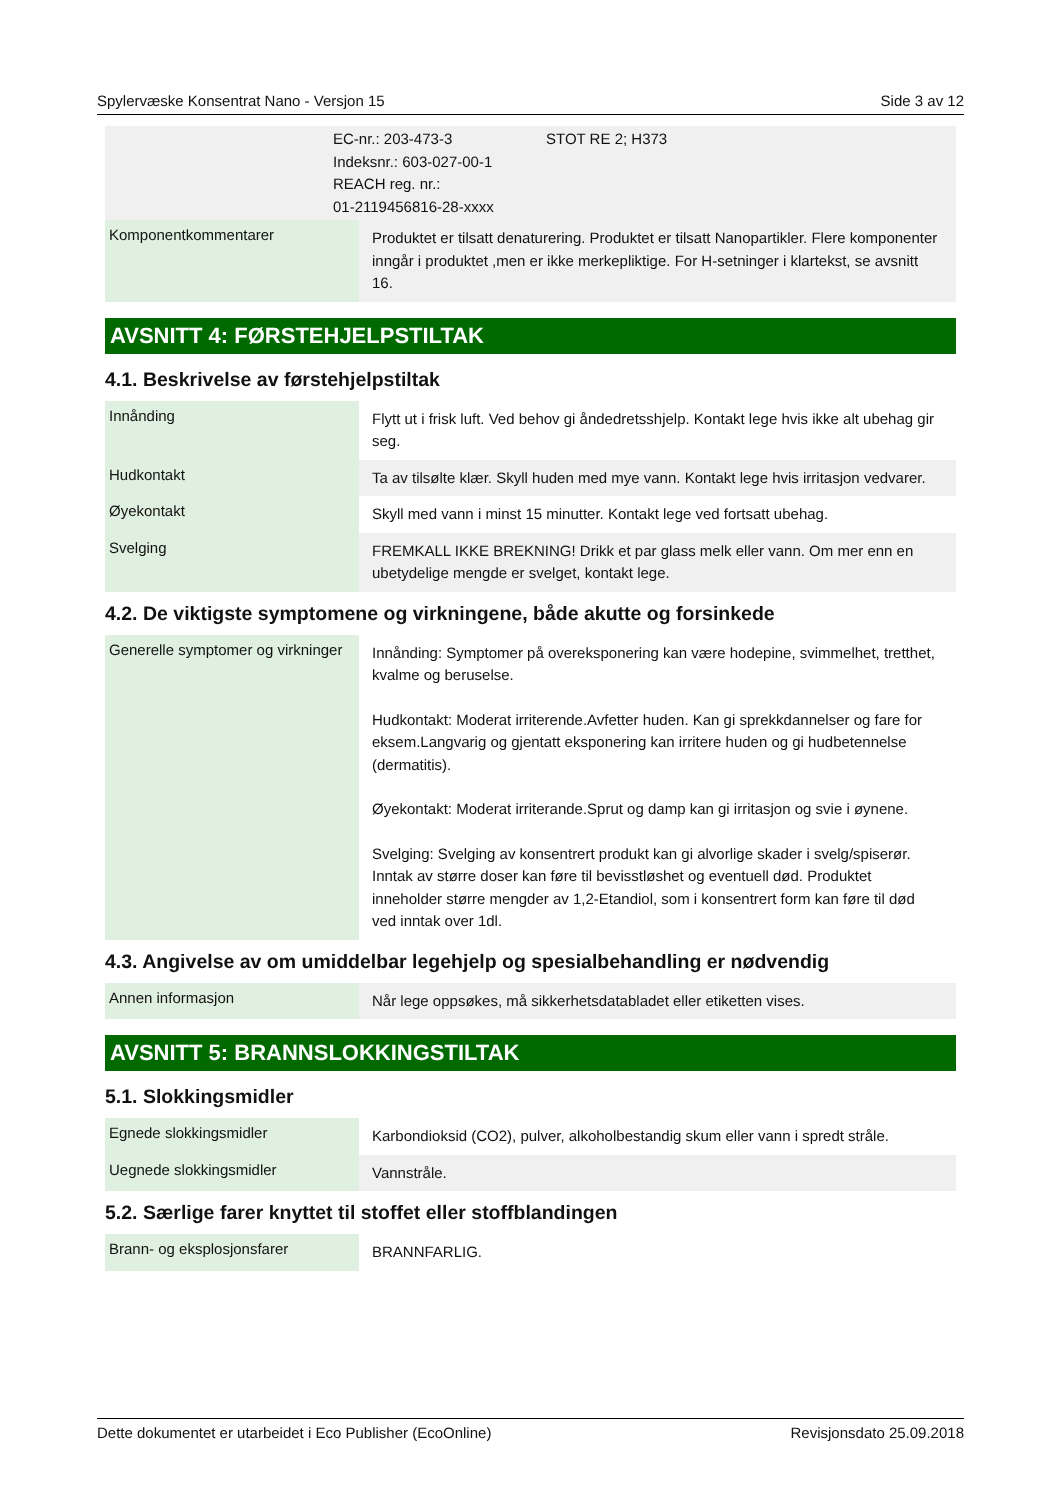Spylervæske Konsentrat Nano - Versjon 15 Side 3 av 12
| | EC-nr.: 203-473-3 Indeksnr.: 603-027-00-1 REACH reg. nr.: 01-2119456816-28-xxxx | STOT RE 2; H373 |
| Komponentkommentarer | Produktet er tilsatt denaturering. Produktet er tilsatt Nanopartikler. Flere komponenter inngår i produktet ,men er ikke merkepliktige. For H-setninger i klartekst, se avsnitt 16. |
AVSNITT 4: FØRSTEHJELPSTILTAK
4.1. Beskrivelse av førstehjelpstiltak
| Innånding | Flytt ut i frisk luft. Ved behov gi åndedretsshjelp. Kontakt lege hvis ikke alt ubehag gir seg. |
| Hudkontakt | Ta av tilsølte klær. Skyll huden med mye vann. Kontakt lege hvis irritasjon vedvarer. |
| Øyekontakt | Skyll med vann i minst 15 minutter. Kontakt lege ved fortsatt ubehag. |
| Svelging | FREMKALL IKKE BREKNING! Drikk et par glass melk eller vann. Om mer enn en ubetydelige mengde er svelget, kontakt lege. |
4.2. De viktigste symptomene og virkningene, både akutte og forsinkede
| Generelle symptomer og virkninger | Innånding: Symptomer på overeksponering kan være hodepine, svimmelhet, tretthet, kvalme og beruselse. Hudkontakt: Moderat irriterende.Avfetter huden. Kan gi sprekkdannelser og fare for eksem.Langvarig og gjentatt eksponering kan irritere huden og gi hudbetennelse (dermatitis). Øyekontakt: Moderat irriterande.Sprut og damp kan gi irritasjon og svie i øynene. Svelging: Svelging av konsentrert produkt kan gi alvorlige skader i svelg/spiserør. Inntak av større doser kan føre til bevisstløshet og eventuell død. Produktet inneholder større mengder av 1,2-Etandiol, som i konsentrert form kan føre til død ved inntak over 1dl. |
4.3. Angivelse av om umiddelbar legehjelp og spesialbehandling er nødvendig
| Annen informasjon | Når lege oppsøkes, må sikkerhetsdatabladet eller etiketten vises. |
AVSNITT 5: BRANNSLOKKINGSTILTAK
5.1. Slokkingsmidler
| Egnede slokkingsmidler | Karbondioksid (CO2), pulver, alkoholbestandig skum eller vann i spredt stråle. |
| Uegnede slokkingsmidler | Vannstråle. |
5.2. Særlige farer knyttet til stoffet eller stoffblandingen
| Brann- og eksplosjonsfarer | BRANNFARLIG. |
Dette dokumentet er utarbeidet i Eco Publisher (EcoOnline) Revisjonsdato 25.09.2018